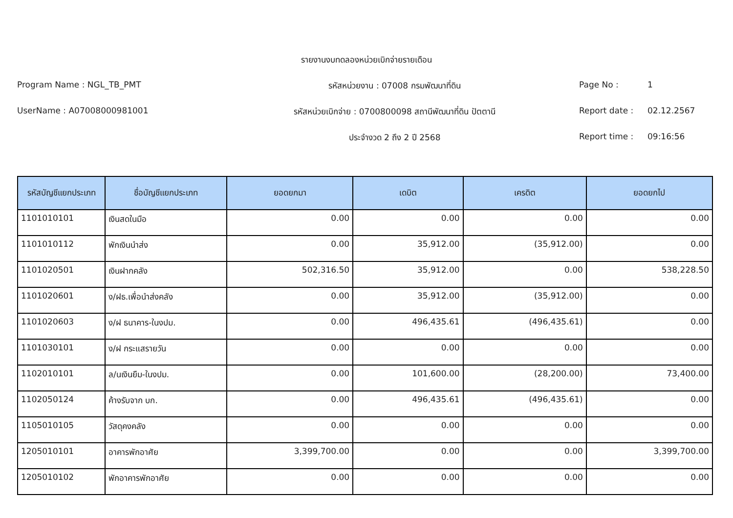รายงานงบทดลองหน่วยเบิกจ่ายรายเดือน
Program Name : NGL_TB_PMT รหัสหน่วยงาน : 07008 กรมพัฒนาที่ดิน Page No : 1
UserName : A07008000981001 รหัสหน่วยเบิกจ่าย : 0700800098 สถานีพัฒนาที่ดิน ปัตตานี
Report date : 02.12.2567
ประจำงวด 2 ถึง 2 ปี 2568 Report time : 09:16:56
| รหัสบัญชีแยกประเภท | ชื่อบัญชีแยกประเภท | ยอดยกมา | เดบิต | เครดิต | ยอดยกไป |
| --- | --- | --- | --- | --- | --- |
| 1101010101 | เงินสดในมือ | 0.00 | 0.00 | 0.00 | 0.00 |
| 1101010112 | พักเงินนำส่ง | 0.00 | 35,912.00 | (35,912.00) | 0.00 |
| 1101020501 | เงินฝากคลัง | 502,316.50 | 35,912.00 | 0.00 | 538,228.50 |
| 1101020601 | ง/ฝธ.เพื่อนำส่งคลัง | 0.00 | 35,912.00 | (35,912.00) | 0.00 |
| 1101020603 | ง/ฝ ธนาคาร-ในงปม. | 0.00 | 496,435.61 | (496,435.61) | 0.00 |
| 1101030101 | ง/ฝ กระแสรายวัน | 0.00 | 0.00 | 0.00 | 0.00 |
| 1102010101 | ล/นเงินยืม-ในงปม. | 0.00 | 101,600.00 | (28,200.00) | 73,400.00 |
| 1102050124 | ค้างรับจาก บก. | 0.00 | 496,435.61 | (496,435.61) | 0.00 |
| 1105010105 | วัสดุคงคลัง | 0.00 | 0.00 | 0.00 | 0.00 |
| 1205010101 | อาคารพักอาศัย | 3,399,700.00 | 0.00 | 0.00 | 3,399,700.00 |
| 1205010102 | พักอาคารพักอาศัย | 0.00 | 0.00 | 0.00 | 0.00 |